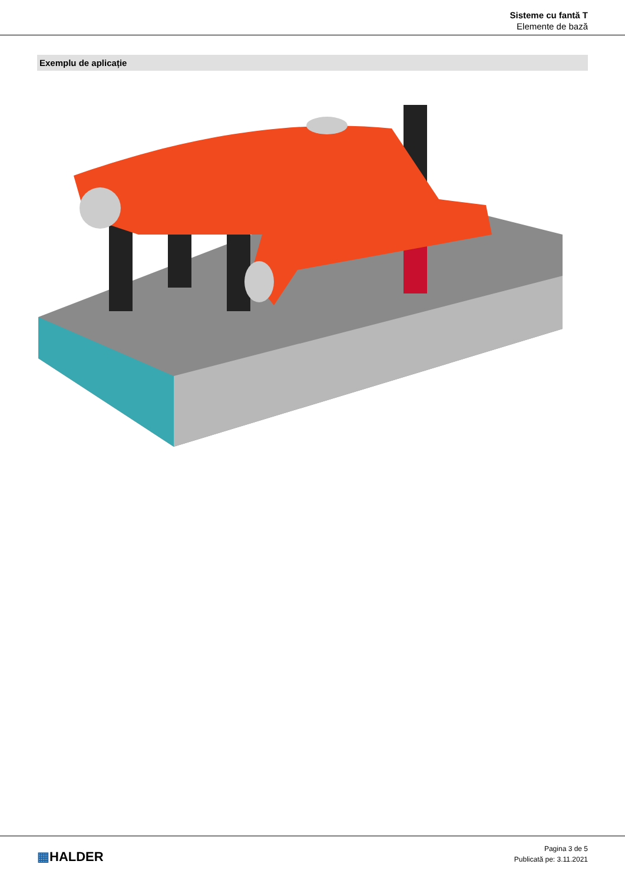Sisteme cu fantă T
Elemente de bază
Exemplu de aplicație
▦HALDER
Pagina 3 de 5
Publicată pe: 3.11.2021